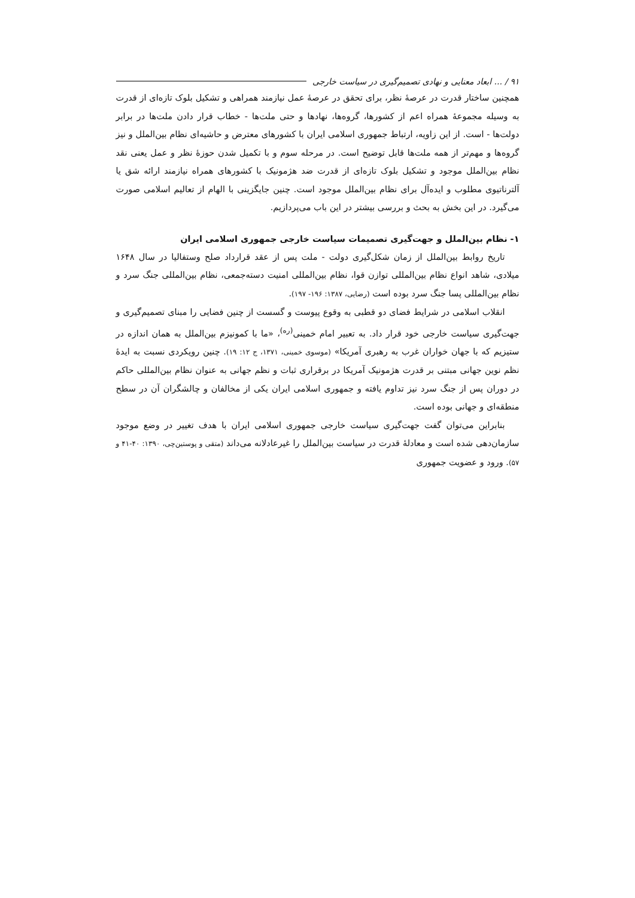۹۱ / ... ابعاد معنایی و نهادی تصمیم‌گیری در سیاست خارجی
همچنین ساختار قدرت در عرصهٔ نظر، برای تحقق در عرصهٔ عمل نیازمند همراهی و تشکیل بلوک تازه‌ای از قدرت به وسیله مجموعهٔ همراه اعم از کشورها، گروه‌ها، نهادها و حتی ملت‌ها - خطاب قرار دادن ملت‌ها در برابر دولت‌ها - است. از این زاویه، ارتباط جمهوری اسلامی ایران با کشورهای معترض و حاشیه‌ای نظام بین‌الملل و نیز گروه‌ها و مهم‌تر از همه ملت‌ها قابل توضیح است. در مرحله سوم و با تکمیل شدن حوزهٔ نظر و عمل یعنی نقد نظام بین‌الملل موجود و تشکیل بلوک تازه‌ای از قدرت ضد هژمونیک با کشورهای همراه نیازمند ارائه شق یا آلترناتیوی مطلوب و ایده‌آل برای نظام بین‌الملل موجود است. چنین جایگزینی با الهام از تعالیم اسلامی صورت می‌گیرد. در این بخش به بحث و بررسی بیشتر در این باب می‌پردازیم.
۱- نظام بین‌الملل و جهت‌گیری تصمیمات سیاست خارجی جمهوری اسلامی ایران
تاریخ روابط بین‌الملل از زمان شکل‌گیری دولت - ملت پس از عقد قرارداد صلح وستفالیا در سال ۱۶۴۸ میلادی، شاهد انواع نظام بین‌المللی توازن قوا، نظام بین‌المللی امنیت دسته‌جمعی، نظام بین‌المللی جنگ سرد و نظام بین‌المللی پسا جنگ سرد بوده است (رضایی، ۱۳۸۷: ۱۹۶- ۱۹۷).
انقلاب اسلامی در شرایط فضای دو قطبی به وقوع پیوست و گسست از چنین فضایی را مبنای تصمیم‌گیری و جهت‌گیری سیاست خارجی خود قرار داد. به تعبیر امام خمینی<sup>(ره)</sup>، «ما با کمونیزم بین‌الملل به همان اندازه در ستیزیم که با جهان خواران غرب به رهبری آمریکا» (موسوی خمینی، ۱۳۷۱، ج ۱۲: ۱۹). چنین رویکردی نسبت به ایدهٔ نظم نوین جهانی مبتنی بر قدرت هژمونیک آمریکا در برقراری ثبات و نظم جهانی به عنوان نظام بین‌المللی حاکم در دوران پس از جنگ سرد نیز تداوم یافته و جمهوری اسلامی ایران یکی از مخالفان و چالشگران آن در سطح منطقه‌ای و جهانی بوده است.
بنابراین می‌توان گفت جهت‌گیری سیاست خارجی جمهوری اسلامی ایران با هدف تغییر در وضع موجود سازمان‌دهی شده است و معادلهٔ قدرت در سیاست بین‌الملل را غیرعادلانه می‌داند (متقی و پوستین‌چی، ۱۳۹۰: ۴۰-۴۱ و ۵۷). ورود و عضویت جمهوری